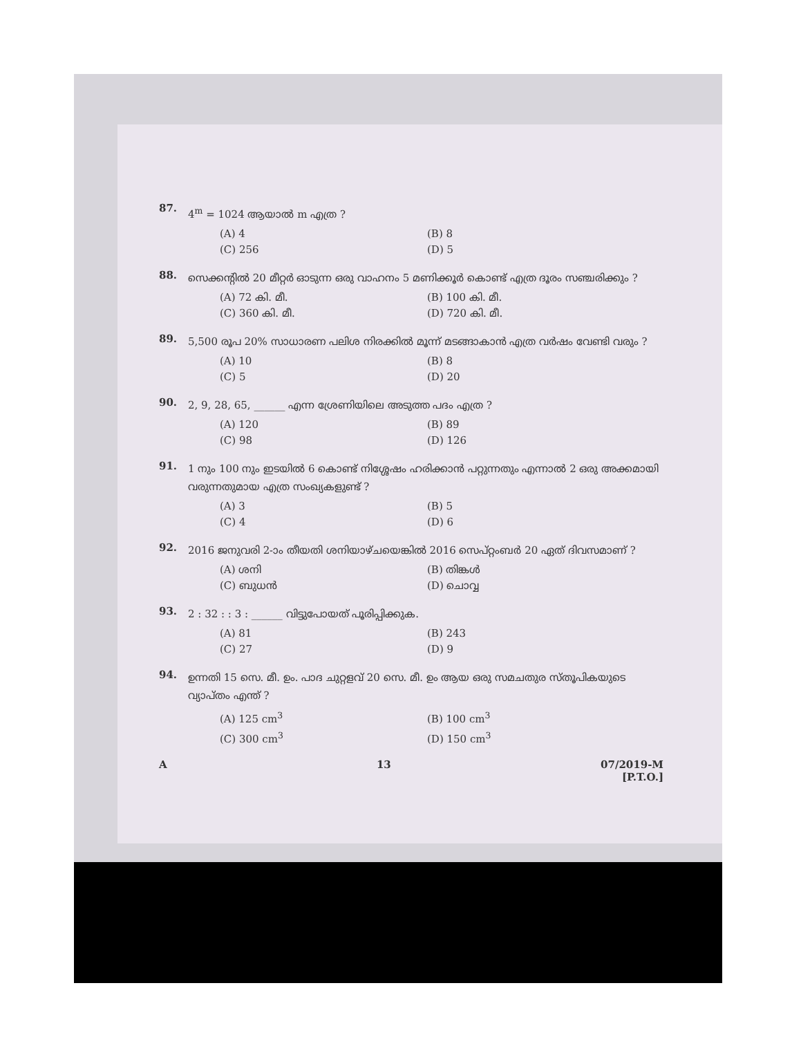87. 4<sup>m</sup> = 1024 ആയാൽ m എത്ര ?
(A) 4 (B) 8 (C) 256 (D) 5
88. സെക്കന്റിൽ 20 മീറ്റർ ഓടുന്ന ഒരു വാഹനം 5 മണിക്കൂർ കൊണ്ട് എത്ര ദൂരം സഞ്ചരിക്കും ?
(A) 72 കി. മീ. (B) 100 കി. മീ. (C) 360 കി. മീ. (D) 720 കി. മീ.
89. 5,500 രൂപ 20% സാധാരണ പലിശ നിരക്കിൽ മൂന്ന് മടങ്ങാകാൻ എത്ര വർഷം വേണ്ടി വരും ?
(A) 10 (B) 8 (C) 5 (D) 20
90. 2, 9, 28, 65, ______ എന്ന ശ്രേണിയിലെ അടുത്ത പദം എത്ര ?
(A) 120 (B) 89 (C) 98 (D) 126
91. 1 നും 100 നും ഇടയിൽ 6 കൊണ്ട് നിശ്ശേഷം ഹരിക്കാൻ പറ്റുന്നതും എന്നാൽ 2 ഒരു അക്കമായി വരുന്നതുമായ എത്ര സംഖ്യകളുണ്ട് ?
(A) 3 (B) 5 (C) 4 (D) 6
92. 2016 ജനുവരി 2-ാം തീയതി ശനിയാഴ്ചയെങ്കിൽ 2016 സെപ്റ്റംബർ 20 ഏത് ദിവസമാണ് ?
(A) ശനി (B) തിങ്കൾ (C) ബുധൻ (D) ചൊവ്വ
93. 2 : 32 : : 3 : ______ വിട്ടുപോയത് പൂരിപ്പിക്കുക.
(A) 81 (B) 243 (C) 27 (D) 9
94. ഉന്നതി 15 സെ. മീ. ഉം. പാദ ചുറ്റളവ് 20 സെ. മീ. ഉം ആയ ഒരു സമചതുര സ്തൂപികയുടെ വ്യാപ്തം എന്ത് ?
(A) 125 cm<sup>3</sup> (B) 100 cm<sup>3</sup> (C) 300 cm<sup>3</sup> (D) 150 cm<sup>3</sup>
A 13 07/2019-M
[P.T.O.]